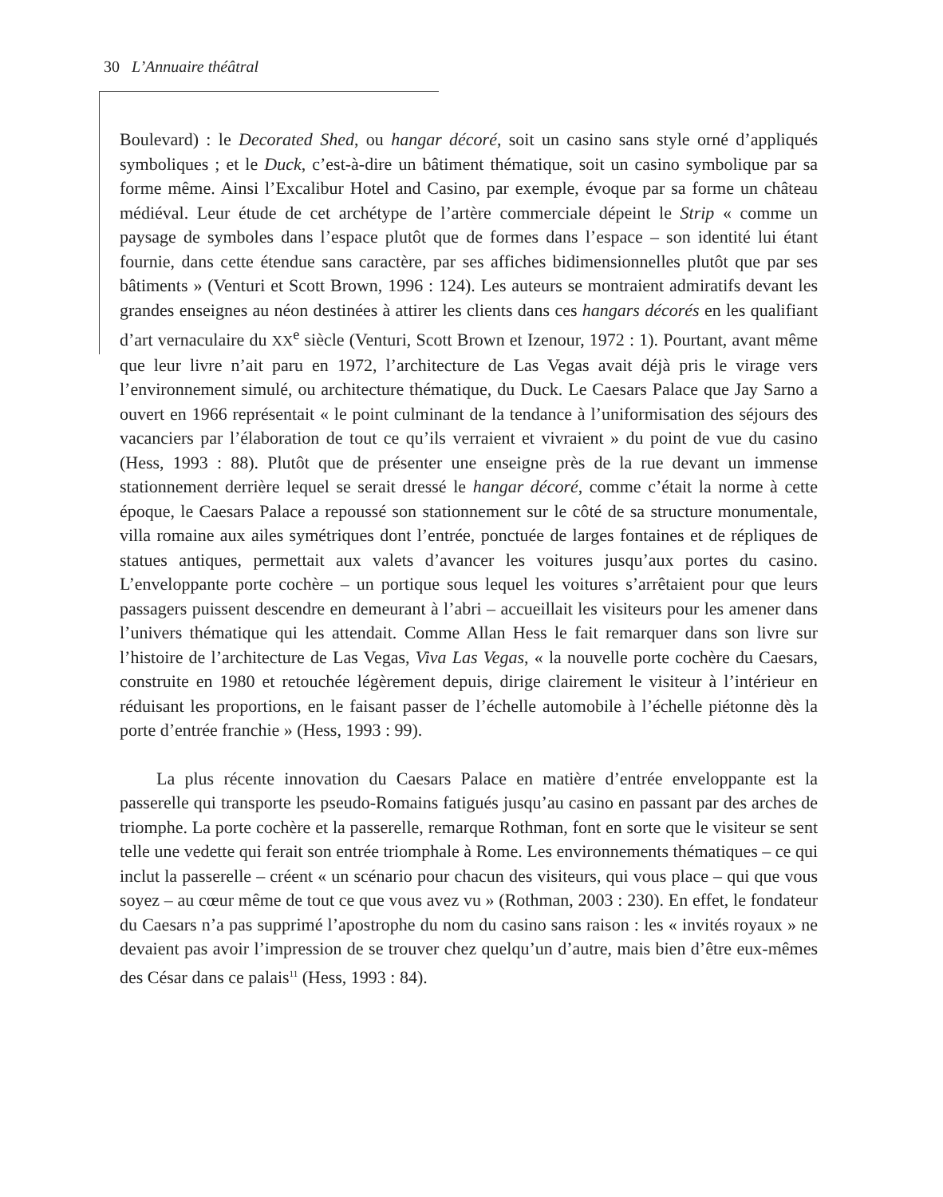30 L’Annuaire théâtral
Boulevard) : le Decorated Shed, ou hangar décoré, soit un casino sans style orné d’appliqués symboliques ; et le Duck, c’est-à-dire un bâtiment thématique, soit un casino symbolique par sa forme même. Ainsi l’Excalibur Hotel and Casino, par exemple, évoque par sa forme un château médiéval. Leur étude de cet archétype de l’artère commerciale dépeint le Strip « comme un paysage de symboles dans l’espace plutôt que de formes dans l’espace – son identité lui étant fournie, dans cette étendue sans caractère, par ses affiches bidimensionnelles plutôt que par ses bâtiments » (Venturi et Scott Brown, 1996 : 124). Les auteurs se montraient admiratifs devant les grandes enseignes au néon destinées à attirer les clients dans ces hangars décorés en les qualifiant d’art vernaculaire du XX<sup>e</sup> siècle (Venturi, Scott Brown et Izenour, 1972 : 1). Pourtant, avant même que leur livre n’ait paru en 1972, l’architecture de Las Vegas avait déjà pris le virage vers l’environnement simulé, ou architecture thématique, du Duck. Le Caesars Palace que Jay Sarno a ouvert en 1966 représentait « le point culminant de la tendance à l’uniformisation des séjours des vacanciers par l’élaboration de tout ce qu’ils verraient et vivraient » du point de vue du casino (Hess, 1993 : 88). Plutôt que de présenter une enseigne près de la rue devant un immense stationnement derrière lequel se serait dressé le hangar décoré, comme c’était la norme à cette époque, le Caesars Palace a repoussé son stationnement sur le côté de sa structure monumentale, villa romaine aux ailes symétriques dont l’entrée, ponctuée de larges fontaines et de répliques de statues antiques, permettait aux valets d’avancer les voitures jusqu’aux portes du casino. L’enveloppante porte cochère – un portique sous lequel les voitures s’arrêtaient pour que leurs passagers puissent descendre en demeurant à l’abri – accueillait les visiteurs pour les amener dans l’univers thématique qui les attendait. Comme Allan Hess le fait remarquer dans son livre sur l’histoire de l’architecture de Las Vegas, Viva Las Vegas, « la nouvelle porte cochère du Caesars, construite en 1980 et retouchée légèrement depuis, dirige clairement le visiteur à l’intérieur en réduisant les proportions, en le faisant passer de l’échelle automobile à l’échelle piétonne dès la porte d’entrée franchie » (Hess, 1993 : 99).
La plus récente innovation du Caesars Palace en matière d’entrée enveloppante est la passerelle qui transporte les pseudo-Romains fatigués jusqu’au casino en passant par des arches de triomphe. La porte cochère et la passerelle, remarque Rothman, font en sorte que le visiteur se sent telle une vedette qui ferait son entrée triomphale à Rome. Les environnements thématiques – ce qui inclut la passerelle – créent « un scénario pour chacun des visiteurs, qui vous place – qui que vous soyez – au cœur même de tout ce que vous avez vu » (Rothman, 2003 : 230). En effet, le fondateur du Caesars n’a pas supprimé l’apostrophe du nom du casino sans raison : les « invités royaux » ne devaient pas avoir l’impression de se trouver chez quelqu’un d’autre, mais bien d’être eux-mêmes des César dans ce palais<sup>11</sup> (Hess, 1993 : 84).